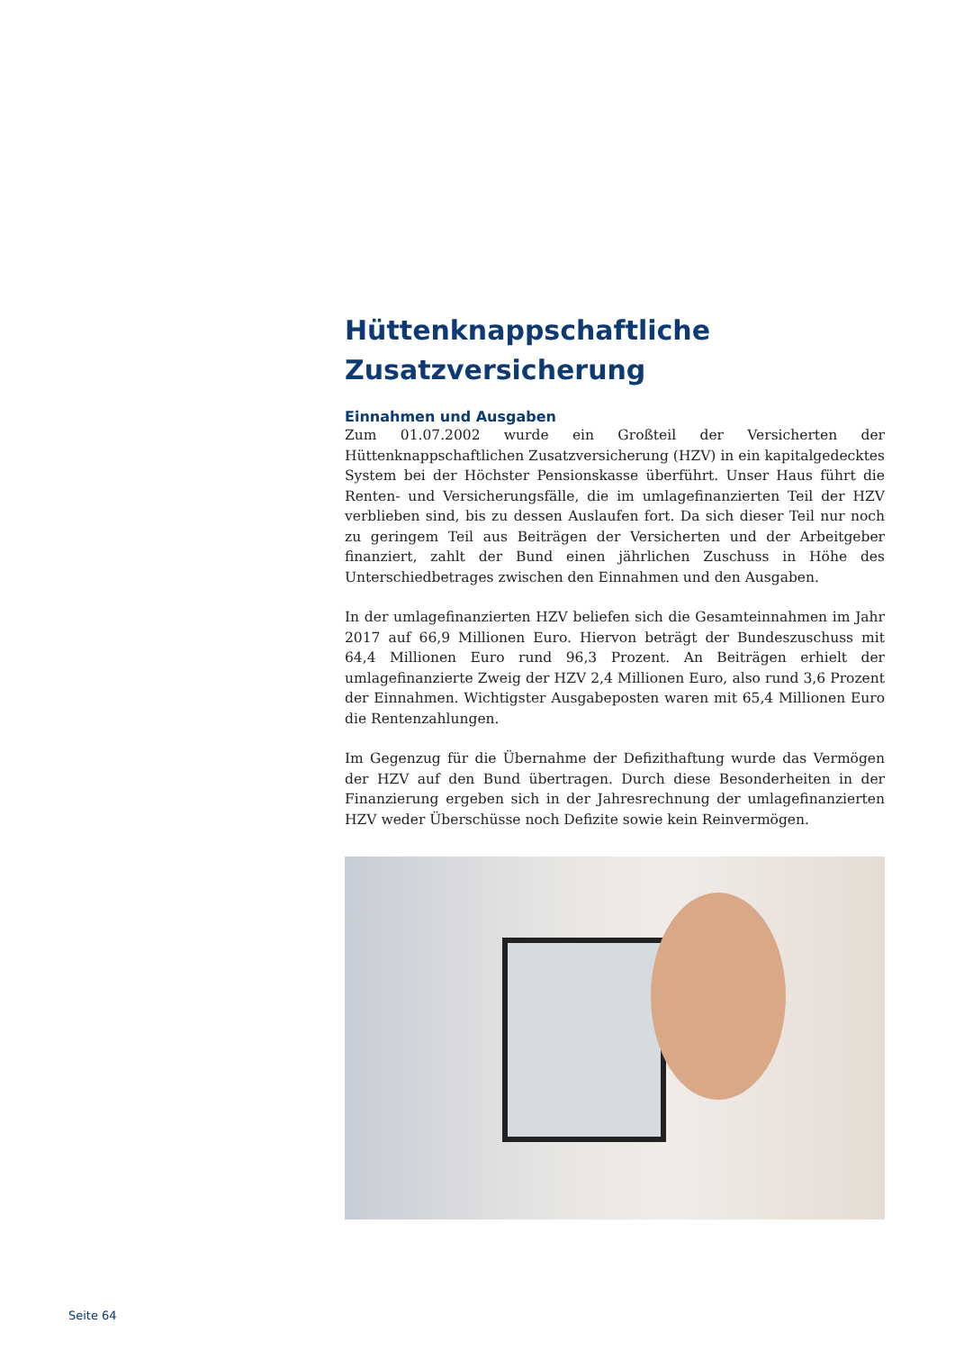Hüttenknappschaftliche Zusatzversicherung
Einnahmen und Ausgaben
Zum 01.07.2002 wurde ein Großteil der Versicherten der Hüttenknappschaftlichen Zusatzversicherung (HZV) in ein kapitalgedecktes System bei der Höchster Pensionskasse überführt. Unser Haus führt die Renten- und Versicherungsfälle, die im umlagefinanzierten Teil der HZV verblieben sind, bis zu dessen Auslaufen fort. Da sich dieser Teil nur noch zu geringem Teil aus Beiträgen der Versicherten und der Arbeitgeber finanziert, zahlt der Bund einen jährlichen Zuschuss in Höhe des Unterschiedbetrages zwischen den Einnahmen und den Ausgaben.
In der umlagefinanzierten HZV beliefen sich die Gesamteinnahmen im Jahr 2017 auf 66,9 Millionen Euro. Hiervon beträgt der Bundeszuschuss mit 64,4 Millionen Euro rund 96,3 Prozent. An Beiträgen erhielt der umlagefinanzierte Zweig der HZV 2,4 Millionen Euro, also rund 3,6 Prozent der Einnahmen. Wichtigster Ausgabeposten waren mit 65,4 Millionen Euro die Rentenzahlungen.
Im Gegenzug für die Übernahme der Defizithaftung wurde das Vermögen der HZV auf den Bund übertragen. Durch diese Besonderheiten in der Finanzierung ergeben sich in der Jahresrechnung der umlagefinanzierten HZV weder Überschüsse noch Defizite sowie kein Reinvermögen.
Seite 64